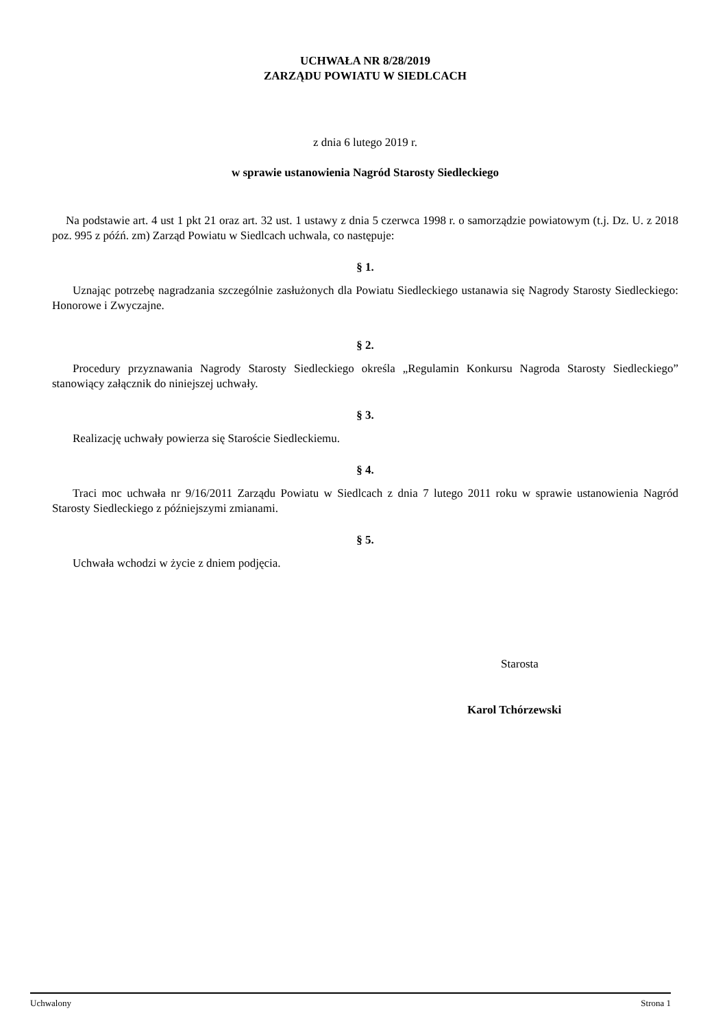UCHWAŁA NR 8/28/2019
ZARZĄDU POWIATU W SIEDLCACH
z dnia 6 lutego 2019 r.
w sprawie ustanowienia Nagród Starosty Siedleckiego
Na podstawie art. 4 ust 1 pkt 21 oraz art. 32 ust. 1 ustawy z dnia 5 czerwca 1998 r. o samorządzie powiatowym (t.j. Dz. U. z 2018 poz. 995 z późń. zm) Zarząd Powiatu w Siedlcach uchwala, co następuje:
§ 1.
Uznając potrzebę nagradzania szczególnie zasłużonych dla Powiatu Siedleckiego ustanawia się Nagrody Starosty Siedleckiego: Honorowe i Zwyczajne.
§ 2.
Procedury przyznawania Nagrody Starosty Siedleckiego określa „Regulamin Konkursu Nagroda Starosty Siedleckiego” stanowiący załącznik do niniejszej uchwały.
§ 3.
Realizację uchwały powierza się Staroście Siedleckiemu.
§ 4.
Traci moc uchwała nr 9/16/2011 Zarządu Powiatu w Siedlcach z dnia 7 lutego 2011 roku w sprawie ustanowienia Nagród Starosty Siedleckiego z późniejszymi zmianami.
§ 5.
Uchwała wchodzi w życie z dniem podjęcia.
Starosta
Karol Tchórzewski
Uchwalony Strona 1